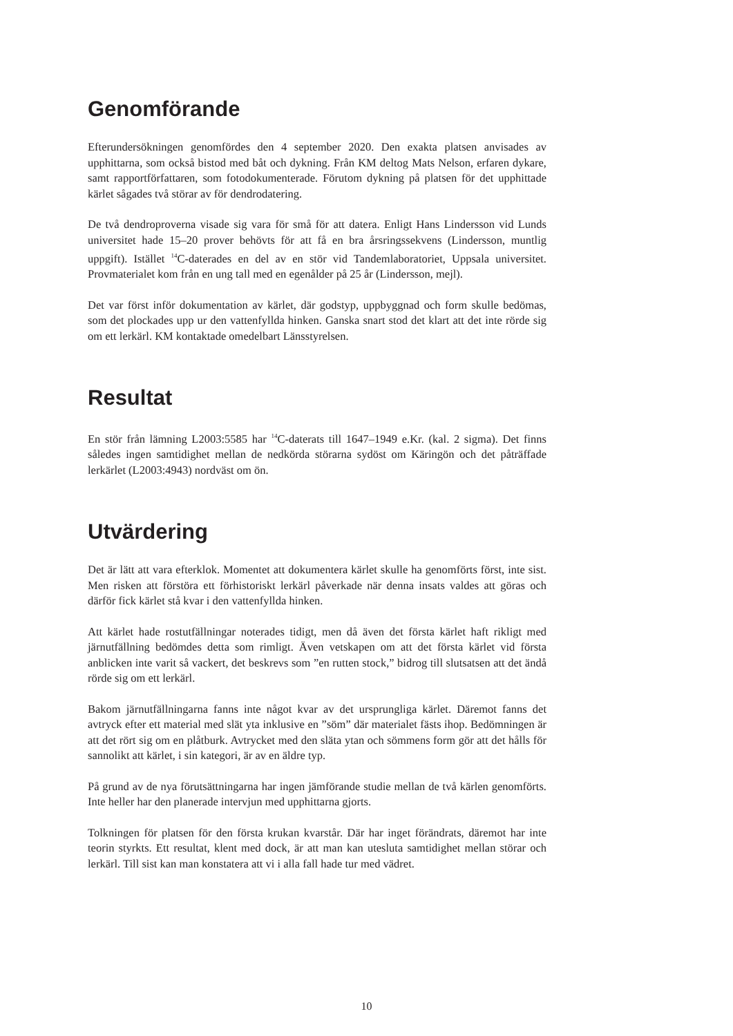Genomförande
Efterundersökningen genomfördes den 4 september 2020. Den exakta platsen anvisades av upphittarna, som också bistod med båt och dykning. Från KM deltog Mats Nelson, erfaren dykare, samt rapportförfattaren, som fotodokumenterade. Förutom dykning på platsen för det upphittade kärlet sågades två störar av för dendrodatering.
De två dendroproverna visade sig vara för små för att datera. Enligt Hans Lindersson vid Lunds universitet hade 15–20 prover behövts för att få en bra årsringssekvens (Lindersson, muntlig uppgift). Istället <sup>14</sup>C-daterades en del av en stör vid Tandemlaboratoriet, Uppsala universitet. Provmaterialet kom från en ung tall med en egenålder på 25 år (Lindersson, mejl).
Det var först inför dokumentation av kärlet, där godstyp, uppbyggnad och form skulle bedömas, som det plockades upp ur den vattenfyllda hinken. Ganska snart stod det klart att det inte rörde sig om ett lerkärl. KM kontaktade omedelbart Länsstyrelsen.
Resultat
En stör från lämning L2003:5585 har <sup>14</sup>C-daterats till 1647–1949 e.Kr. (kal. 2 sigma). Det finns således ingen samtidighet mellan de nedkörda störarna sydöst om Käringön och det påträffade lerkärlet (L2003:4943) nordväst om ön.
Utvärdering
Det är lätt att vara efterklok. Momentet att dokumentera kärlet skulle ha genomförts först, inte sist. Men risken att förstöra ett förhistoriskt lerkärl påverkade när denna insats valdes att göras och därför fick kärlet stå kvar i den vattenfyllda hinken.
Att kärlet hade rostutfällningar noterades tidigt, men då även det första kärlet haft rikligt med järnutfällning bedömdes detta som rimligt. Även vetskapen om att det första kärlet vid första anblicken inte varit så vackert, det beskrevs som ”en rutten stock,” bidrog till slutsatsen att det ändå rörde sig om ett lerkärl.
Bakom järnutfällningarna fanns inte något kvar av det ursprungliga kärlet. Däremot fanns det avtryck efter ett material med slät yta inklusive en ”söm” där materialet fästs ihop. Bedömningen är att det rört sig om en plåtburk. Avtrycket med den släta ytan och sömmens form gör att det hålls för sannolikt att kärlet, i sin kategori, är av en äldre typ.
På grund av de nya förutsättningarna har ingen jämförande studie mellan de två kärlen genomförts. Inte heller har den planerade intervjun med upphittarna gjorts.
Tolkningen för platsen för den första krukan kvarstår. Där har inget förändrats, däremot har inte teorin styrkts. Ett resultat, klent med dock, är att man kan utesluta samtidighet mellan störar och lerkärl. Till sist kan man konstatera att vi i alla fall hade tur med vädret.
10